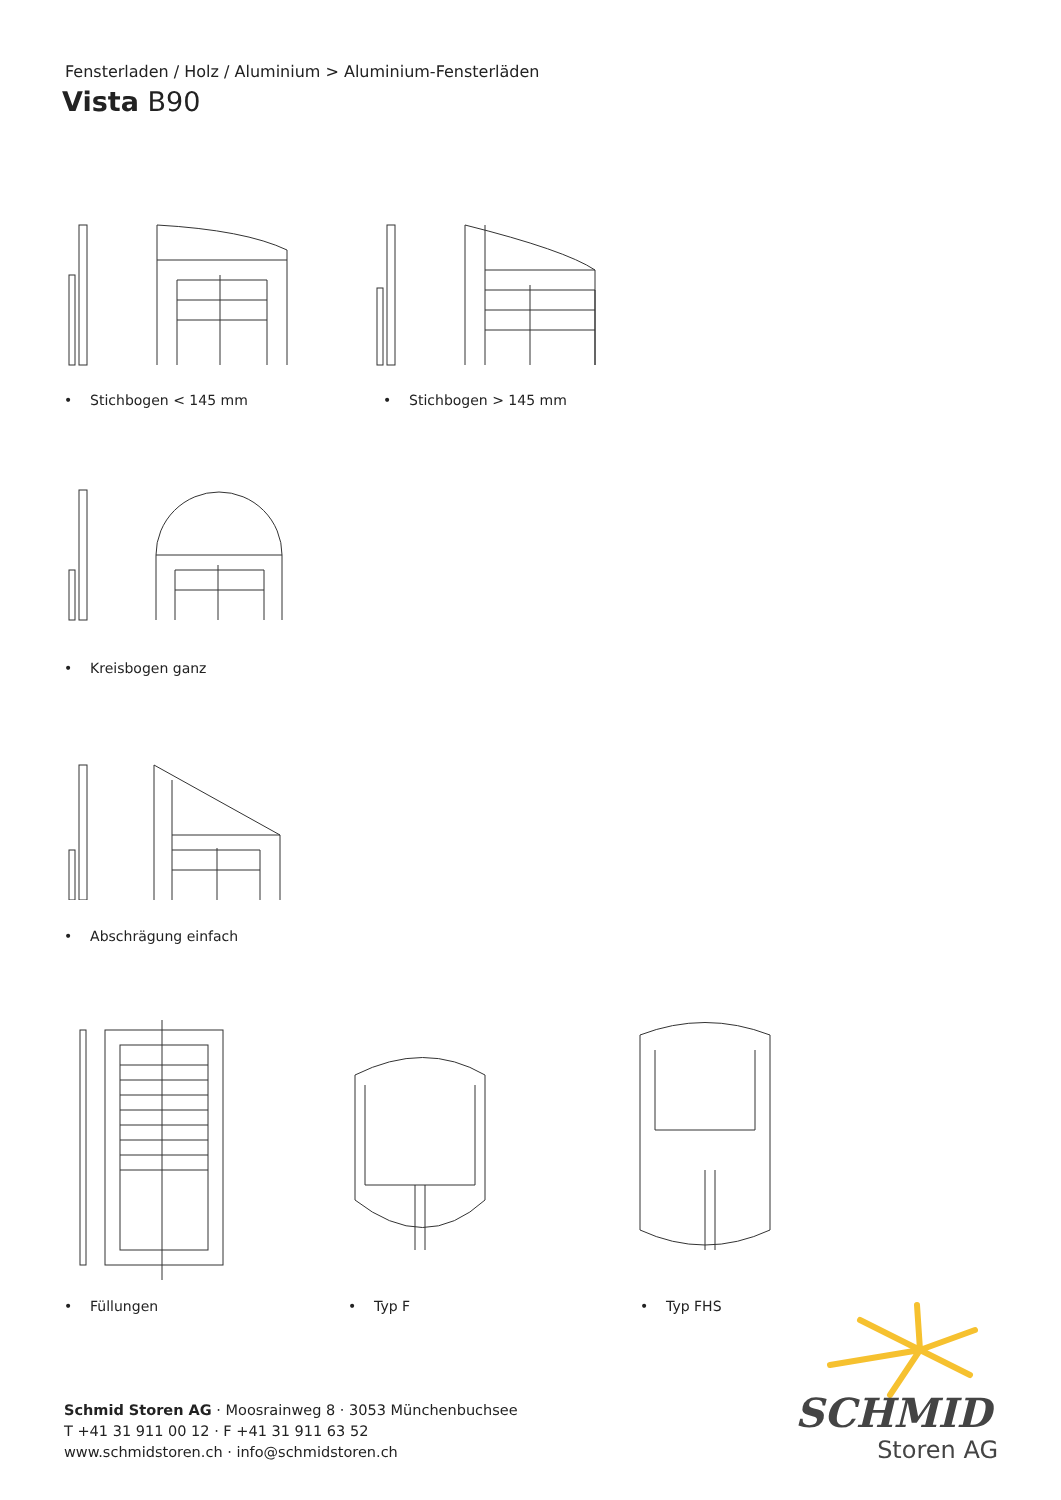Fensterladen / Holz / Aluminium > Aluminium-Fensterläden
Vista B90
• Stichbogen < 145 mm • Stichbogen > 145 mm
• Kreisbogen ganz
• Abschrägung einfach
• Füllungen • Typ F • Typ FHS
Schmid Storen AG · Moosrainweg 8 · 3053 Münchenbuchsee
T +41 31 911 00 12 · F +41 31 911 63 52
www.schmidstoren.ch · info@schmidstoren.ch
SCHMID
Storen AG